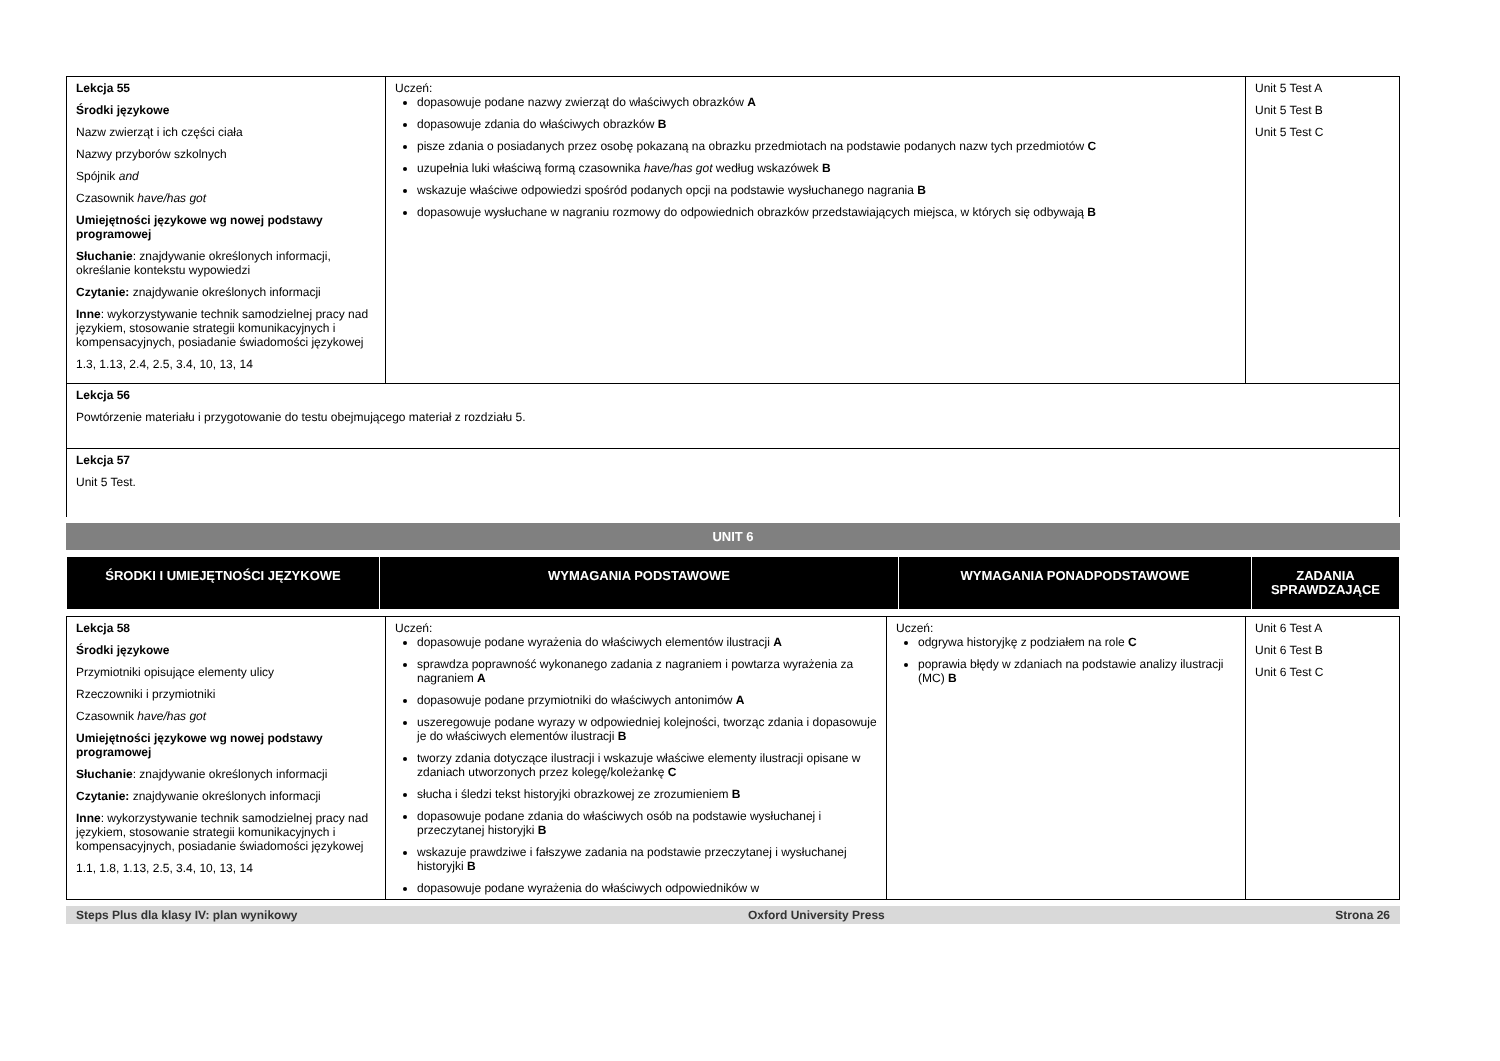| Lekcja 55 Środki językowe Nazw zwierząt i ich części ciała Nazwy przyborów szkolnych Spójnik and Czasownik have/has got Umiejętności językowe wg nowej podstawy programowej Słuchanie : znajdywanie określonych informacji, określanie kontekstu wypowiedzi Czytanie: znajdywanie określonych informacji Inne : wykorzystywanie technik samodzielnej pracy nad językiem, stosowanie strategii komunikacyjnych i kompensacyjnych, posiadanie świadomości językowej 1.3, 1.13, 2.4, 2.5, 3.4, 10, 13, 14 | Uczeń: dopasowuje podane nazwy zwierząt do właściwych obrazków A dopasowuje zdania do właściwych obrazków B pisze zdania o posiadanych przez osobę pokazaną na obrazku przedmiotach na podstawie podanych nazw tych przedmiotów C uzupełnia luki właściwą formą czasownika have/has got według wskazówek B wskazuje właściwe odpowiedzi spośród podanych opcji na podstawie wysłuchanego nagrania B dopasowuje wysłuchane w nagraniu rozmowy do odpowiednich obrazków przedstawiających miejsca, w których się odbywają B | Unit 5 Test A Unit 5 Test B Unit 5 Test C |
| Lekcja 56 Powtórzenie materiału i przygotowanie do testu obejmującego materiał z rozdziału 5. | | |
| Lekcja 57 Unit 5 Test. | | |
UNIT 6
| ŚRODKI I UMIEJĘTNOŚCI JĘZYKOWE | WYMAGANIA PODSTAWOWE | WYMAGANIA PONADPODSTAWOWE | ZADANIA SPRAWDZAJĄCE |
| --- | --- | --- | --- |
| Lekcja 58 Środki językowe Przymiotniki opisujące elementy ulicy Rzeczowniki i przymiotniki Czasownik have/has got Umiejętności językowe wg nowej podstawy programowej Słuchanie : znajdywanie określonych informacji Czytanie: znajdywanie określonych informacji Inne : wykorzystywanie technik samodzielnej pracy nad językiem, stosowanie strategii komunikacyjnych i kompensacyjnych, posiadanie świadomości językowej 1.1, 1.8, 1.13, 2.5, 3.4, 10, 13, 14 | Uczeń: dopasowuje podane wyrażenia do właściwych elementów ilustracji A sprawdza poprawność wykonanego zadania z nagraniem i powtarza wyrażenia za nagraniem A dopasowuje podane przymiotniki do właściwych antonimów A uszeregowuje podane wyrazy w odpowiedniej kolejności, tworząc zdania i dopasowuje je do właściwych elementów ilustracji B tworzy zdania dotyczące ilustracji i wskazuje właściwe elementy ilustracji opisane w zdaniach utworzonych przez kolegę/koleżankę C słucha i śledzi tekst historyjki obrazkowej ze zrozumieniem B dopasowuje podane zdania do właściwych osób na podstawie wysłuchanej i przeczytanej historyjki B wskazuje prawdziwe i fałszywe zadania na podstawie przeczytanej i wysłuchanej historyjki B dopasowuje podane wyrażenia do właściwych odpowiedników w | Uczeń: odgrywa historyjkę z podziałem na role C poprawia błędy w zdaniach na podstawie analizy ilustracji (MC) B | Unit 6 Test A Unit 6 Test B Unit 6 Test C |
Steps Plus dla klasy IV: plan wynikowy Oxford University Press Strona 26